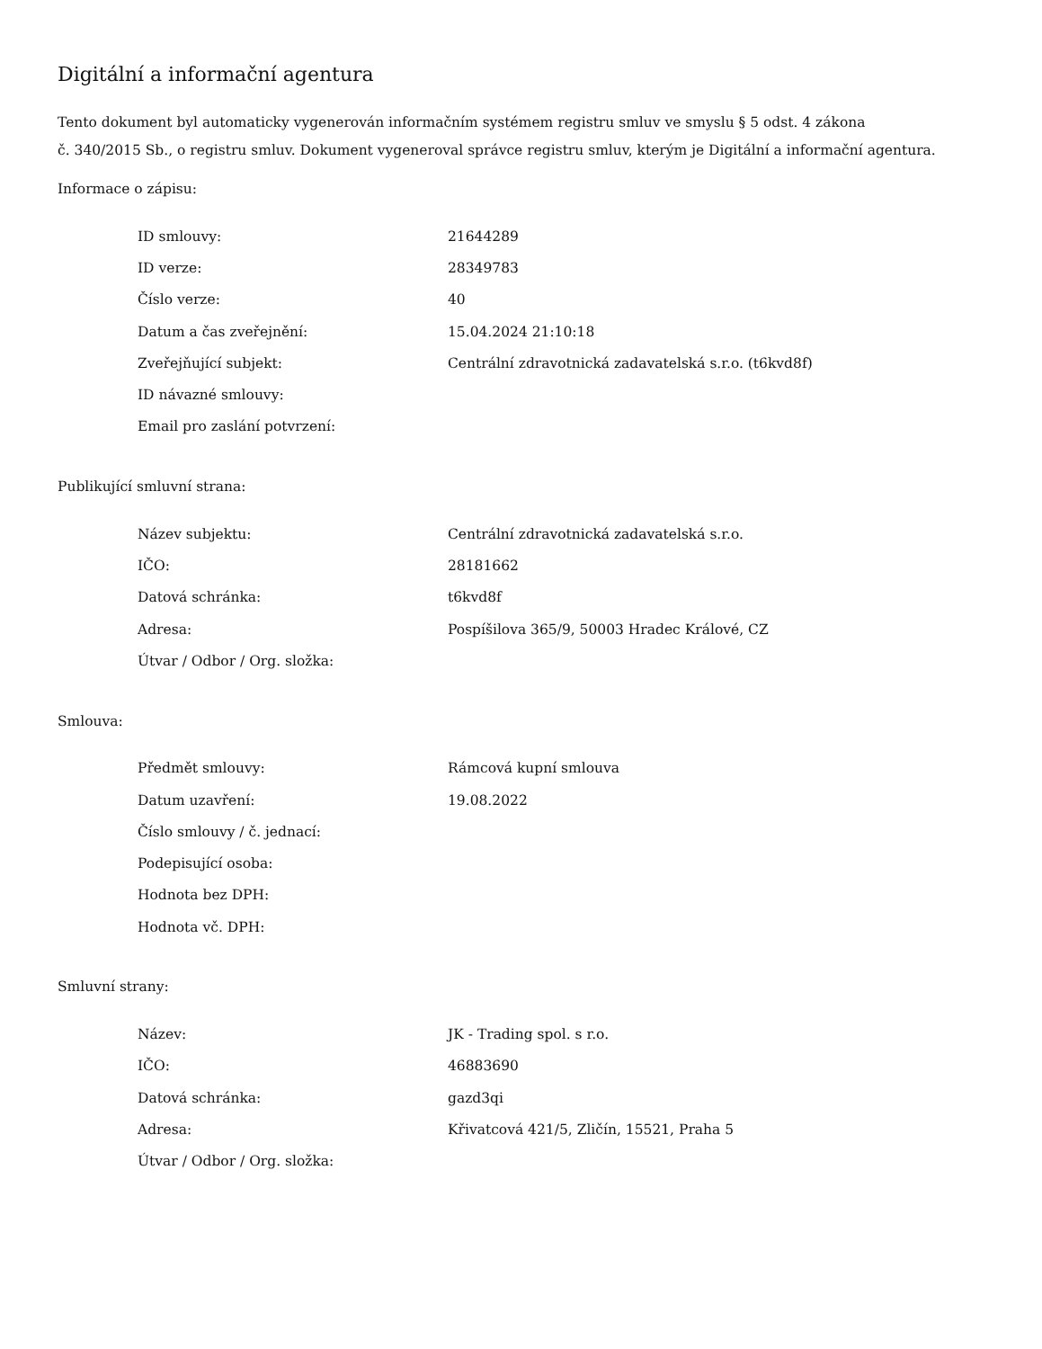Digitální a informační agentura
Tento dokument byl automaticky vygenerován informačním systémem registru smluv ve smyslu § 5 odst. 4 zákona
č. 340/2015 Sb., o registru smluv. Dokument vygeneroval správce registru smluv, kterým je Digitální a informační agentura.
Informace o zápisu:
| ID smlouvy: | 21644289 |
| ID verze: | 28349783 |
| Číslo verze: | 40 |
| Datum a čas zveřejnění: | 15.04.2024 21:10:18 |
| Zveřejňující subjekt: | Centrální zdravotnická zadavatelská s.r.o. (t6kvd8f) |
| ID návazné smlouvy: | |
| Email pro zaslání potvrzení: | |
Publikující smluvní strana:
| Název subjektu: | Centrální zdravotnická zadavatelská s.r.o. |
| IČO: | 28181662 |
| Datová schránka: | t6kvd8f |
| Adresa: | Pospíšilova 365/9, 50003 Hradec Králové, CZ |
| Útvar / Odbor / Org. složka: | |
Smlouva:
| Předmět smlouvy: | Rámcová kupní smlouva |
| Datum uzavření: | 19.08.2022 |
| Číslo smlouvy / č. jednací: | |
| Podepisující osoba: | |
| Hodnota bez DPH: | |
| Hodnota vč. DPH: | |
Smluvní strany:
| Název: | JK - Trading spol. s r.o. |
| IČO: | 46883690 |
| Datová schránka: | gazd3qi |
| Adresa: | Křivatcová 421/5, Zličín, 15521, Praha 5 |
| Útvar / Odbor / Org. složka: | |